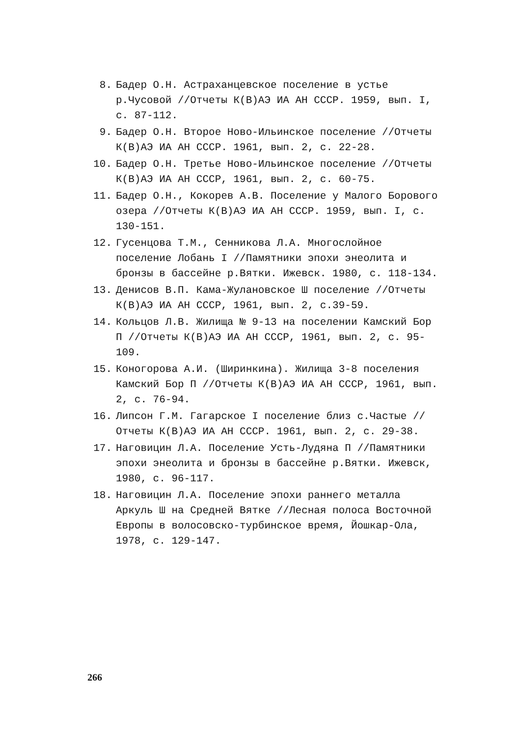8. Бадер О.Н. Астраханцевское поселение в устье р.Чусовой //Отчеты К(В)АЭ ИА АН СССР. 1959, вып. I, с. 87-112.
9. Бадер О.Н. Второе Ново-Ильинское поселение //Отчеты К(В)АЭ ИА АН СССР. 1961, вып. 2, с. 22-28.
10. Бадер О.Н. Третье Ново-Ильинское поселение //Отчеты К(В)АЭ ИА АН СССР, 1961, вып. 2, с. 60-75.
11. Бадер О.Н., Кокорев А.В. Поселение у Малого Борового озера //Отчеты К(В)АЭ ИА АН СССР. 1959, вып. I, с. 130-151.
12. Гусенцова Т.М., Сенникова Л.А. Многослойное поселение Лобань I //Памятники эпохи энеолита и бронзы в бассейне р.Вятки. Ижевск. 1980, с. 118-134.
13. Денисов В.П. Кама-Жулановское Ш поселение //Отчеты К(В)АЭ ИА АН СССР, 1961, вып. 2, с.39-59.
14. Кольцов Л.В. Жилища № 9-13 на поселении Камский Бор П //Отчеты К(В)АЭ ИА АН СССР, 1961, вып. 2, с. 95-109.
15. Коногорова А.И. (Ширинкина). Жилища 3-8 поселения Камский Бор П //Отчеты К(В)АЭ ИА АН СССР, 1961, вып. 2, с. 76-94.
16. Липсон Г.М. Гагарское I поселение близ с.Частые //Отчеты К(В)АЭ ИА АН СССР. 1961, вып. 2, с. 29-38.
17. Наговицин Л.А. Поселение Усть-Лудяна П //Памятники эпохи энеолита и бронзы в бассейне р.Вятки. Ижевск, 1980, с. 96-117.
18. Наговицин Л.А. Поселение эпохи раннего металла Аркуль Ш на Средней Вятке //Лесная полоса Восточной Европы в волосовско-турбинское время, Йошкар-Ола, 1978, с. 129-147.
266